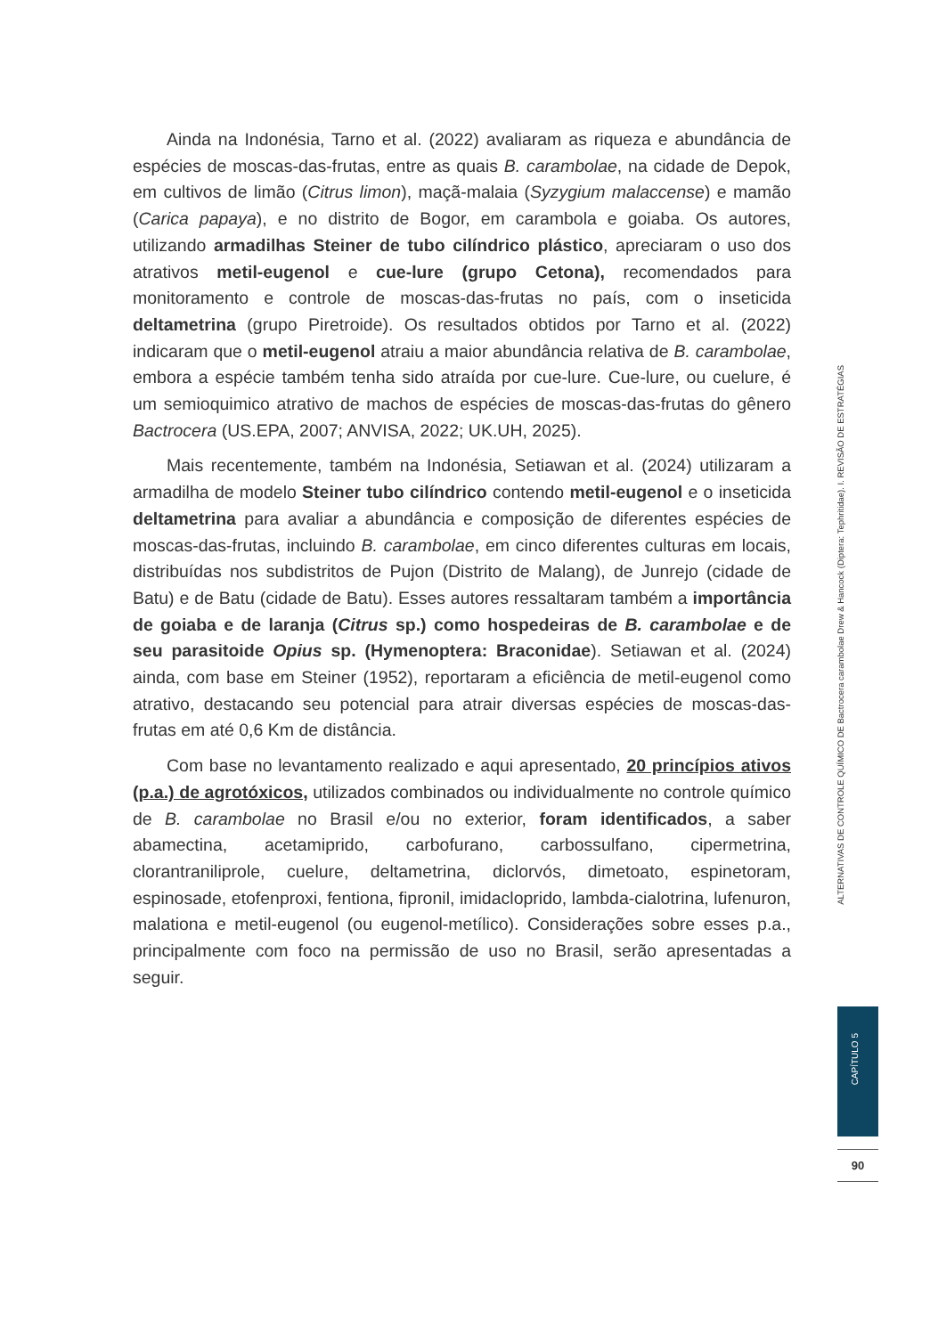Ainda na Indonésia, Tarno et al. (2022) avaliaram as riqueza e abundância de espécies de moscas-das-frutas, entre as quais B. carambolae, na cidade de Depok, em cultivos de limão (Citrus limon), maçã-malaia (Syzygium malaccense) e mamão (Carica papaya), e no distrito de Bogor, em carambola e goiaba. Os autores, utilizando armadilhas Steiner de tubo cilíndrico plástico, apreciaram o uso dos atrativos metil-eugenol e cue-lure (grupo Cetona), recomendados para monitoramento e controle de moscas-das-frutas no país, com o inseticida deltametrina (grupo Piretroide). Os resultados obtidos por Tarno et al. (2022) indicaram que o metil-eugenol atraiu a maior abundância relativa de B. carambolae, embora a espécie também tenha sido atraída por cue-lure. Cue-lure, ou cuelure, é um semioquimico atrativo de machos de espécies de moscas-das-frutas do gênero Bactrocera (US.EPA, 2007; ANVISA, 2022; UK.UH, 2025).
Mais recentemente, também na Indonésia, Setiawan et al. (2024) utilizaram a armadilha de modelo Steiner tubo cilíndrico contendo metil-eugenol e o inseticida deltametrina para avaliar a abundância e composição de diferentes espécies de moscas-das-frutas, incluindo B. carambolae, em cinco diferentes culturas em locais, distribuídas nos subdistritos de Pujon (Distrito de Malang), de Junrejo (cidade de Batu) e de Batu (cidade de Batu). Esses autores ressaltaram também a importância de goiaba e de laranja (Citrus sp.) como hospedeiras de B. carambolae e de seu parasitoide Opius sp. (Hymenoptera: Braconidae). Setiawan et al. (2024) ainda, com base em Steiner (1952), reportaram a eficiência de metil-eugenol como atrativo, destacando seu potencial para atrair diversas espécies de moscas-das-frutas em até 0,6 Km de distância.
Com base no levantamento realizado e aqui apresentado, 20 princípios ativos (p.a.) de agrotóxicos, utilizados combinados ou individualmente no controle químico de B. carambolae no Brasil e/ou no exterior, foram identificados, a saber abamectina, acetamiprido, carbofurano, carbossulfano, cipermetrina, clorantraniliprole, cuelure, deltametrina, diclorvós, dimetoato, espinetoram, espinosade, etofenproxi, fentiona, fipronil, imidacloprido, lambda-cialotrina, lufenuron, malationa e metil-eugenol (ou eugenol-metílico). Considerações sobre esses p.a., principalmente com foco na permissão de uso no Brasil, serão apresentadas a seguir.
ALTERNATIVAS DE CONTROLE QUÍMICO DE Bactrocera carambolae Drew & Hancock (Diptera: Tephritidae). I. REVISÃO DE ESTRATÉGIAS
CAPÍTULO 5
90